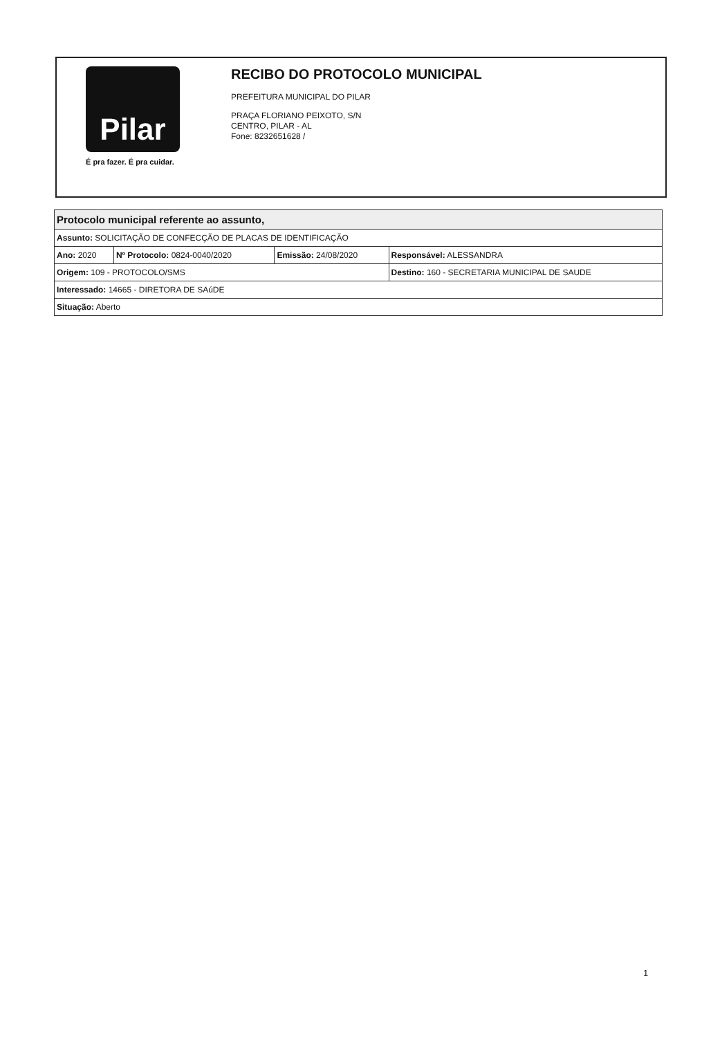Pilar
É pra fazer. É pra cuidar.
RECIBO DO PROTOCOLO MUNICIPAL
PREFEITURA MUNICIPAL DO PILAR
PRAÇA FLORIANO PEIXOTO, S/N
CENTRO, PILAR - AL
Fone: 8232651628 /
| Protocolo municipal referente ao assunto, | | | |
| --- | --- | --- | --- |
| Assunto: SOLICITAÇÃO DE CONFECÇÃO DE PLACAS DE IDENTIFICAÇÃO | | | |
| Ano: 2020 | Nº Protocolo: 0824-0040/2020 | Emissão: 24/08/2020 | Responsável: ALESSANDRA |
| Origem: 109 - PROTOCOLO/SMS | | | Destino: 160 - SECRETARIA MUNICIPAL DE SAUDE |
| Interessado: 14665 - DIRETORA DE SAúDE | | | |
| Situação: Aberto | | | |
1